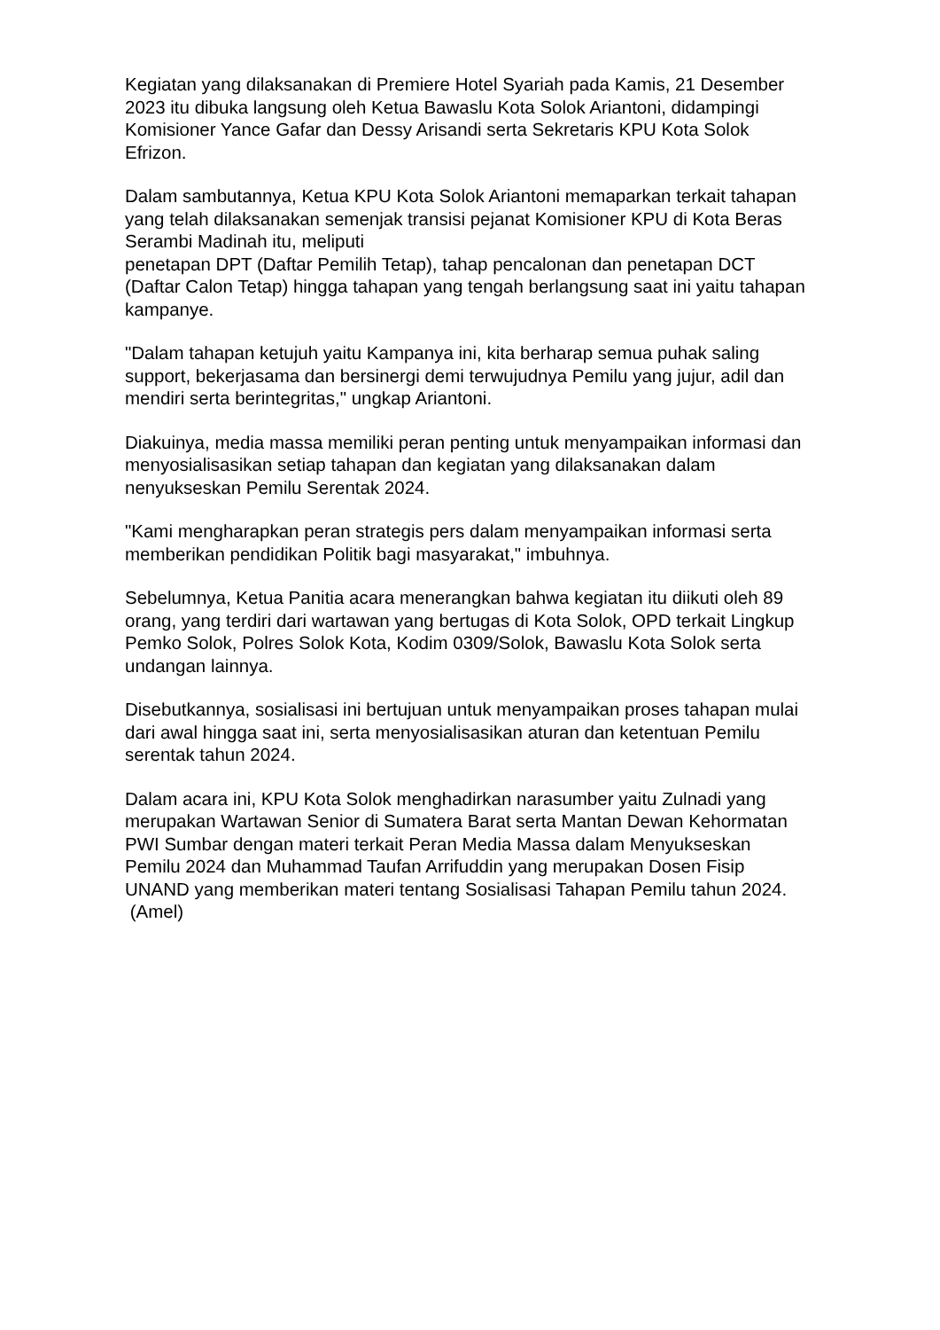Kegiatan yang dilaksanakan di Premiere Hotel Syariah pada Kamis, 21 Desember 2023 itu dibuka langsung oleh Ketua Bawaslu Kota Solok Ariantoni, didampingi Komisioner Yance Gafar dan Dessy Arisandi serta Sekretaris KPU Kota Solok Efrizon.
Dalam sambutannya, Ketua KPU Kota Solok Ariantoni memaparkan terkait tahapan yang telah dilaksanakan semenjak transisi pejanat Komisioner KPU di Kota Beras Serambi Madinah itu, meliputi
penetapan DPT (Daftar Pemilih Tetap), tahap pencalonan dan penetapan DCT (Daftar Calon Tetap) hingga tahapan yang tengah berlangsung saat ini yaitu tahapan kampanye.
"Dalam tahapan ketujuh yaitu Kampanya ini, kita berharap semua puhak saling support, bekerjasama dan bersinergi demi terwujudnya Pemilu yang jujur, adil dan mendiri serta berintegritas," ungkap Ariantoni.
Diakuinya, media massa memiliki peran penting untuk menyampaikan informasi dan menyosialisasikan setiap tahapan dan kegiatan yang dilaksanakan dalam nenyukseskan Pemilu Serentak 2024.
"Kami mengharapkan peran strategis pers dalam menyampaikan informasi serta memberikan pendidikan Politik bagi masyarakat," imbuhnya.
Sebelumnya, Ketua Panitia acara menerangkan bahwa kegiatan itu diikuti oleh 89 orang, yang terdiri dari wartawan yang bertugas di Kota Solok, OPD terkait Lingkup Pemko Solok, Polres Solok Kota, Kodim 0309/Solok, Bawaslu Kota Solok serta undangan lainnya.
Disebutkannya, sosialisasi ini bertujuan untuk menyampaikan proses tahapan mulai dari awal hingga saat ini, serta menyosialisasikan aturan dan ketentuan Pemilu serentak tahun 2024.
Dalam acara ini, KPU Kota Solok menghadirkan narasumber yaitu Zulnadi yang merupakan Wartawan Senior di Sumatera Barat serta Mantan Dewan Kehormatan PWI Sumbar dengan materi terkait Peran Media Massa dalam Menyukseskan Pemilu 2024 dan Muhammad Taufan Arrifuddin yang merupakan Dosen Fisip UNAND yang memberikan materi tentang Sosialisasi Tahapan Pemilu tahun 2024. (Amel)